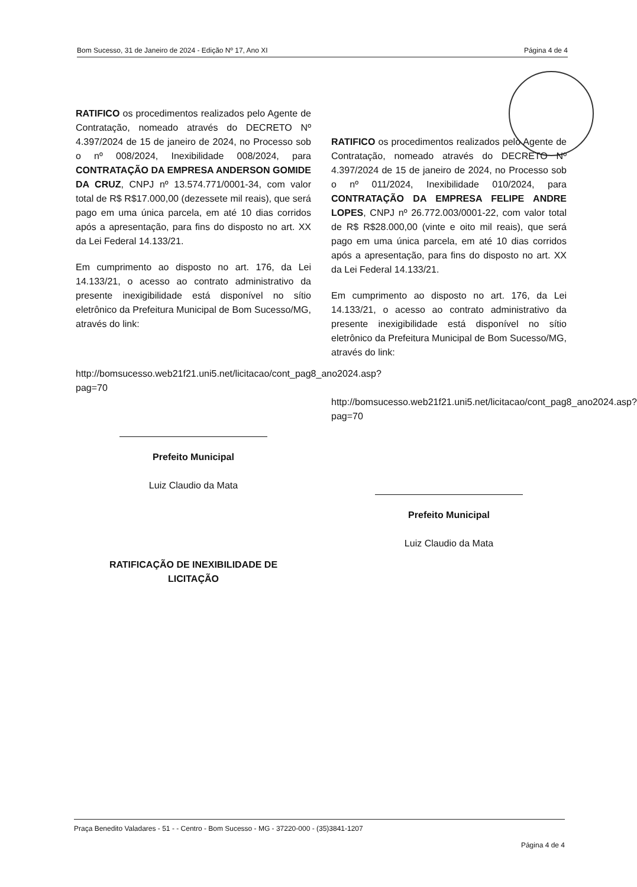Bom Sucesso, 31 de Janeiro de 2024 - Edição Nº 17, Ano XI Página 4 de 4
RATIFICO os procedimentos realizados pelo Agente de Contratação, nomeado através do DECRETO Nº 4.397/2024 de 15 de janeiro de 2024, no Processo sob o nº 008/2024, Inexibilidade 008/2024, para CONTRATAÇÃO DA EMPRESA ANDERSON GOMIDE DA CRUZ, CNPJ nº 13.574.771/0001-34, com valor total de R$ R$17.000,00 (dezessete mil reais), que será pago em uma única parcela, em até 10 dias corridos após a apresentação, para fins do disposto no art. XX da Lei Federal 14.133/21.
Em cumprimento ao disposto no art. 176, da Lei 14.133/21, o acesso ao contrato administrativo da presente inexigibilidade está disponível no sítio eletrônico da Prefeitura Municipal de Bom Sucesso/MG, através do link:
http://bomsucesso.web21f21.uni5.net/licitacao/cont_pag8_ano2024.asp?pag=70
Prefeito Municipal
Luiz Claudio da Mata
RATIFICAÇÃO DE INEXIBILIDADE DE
LICITAÇÃO
RATIFICO os procedimentos realizados pelo Agente de Contratação, nomeado através do DECRETO Nº 4.397/2024 de 15 de janeiro de 2024, no Processo sob o nº 011/2024, Inexibilidade 010/2024, para CONTRATAÇÃO DA EMPRESA FELIPE ANDRE LOPES, CNPJ nº 26.772.003/0001-22, com valor total de R$ R$28.000,00 (vinte e oito mil reais), que será pago em uma única parcela, em até 10 dias corridos após a apresentação, para fins do disposto no art. XX da Lei Federal 14.133/21.
Em cumprimento ao disposto no art. 176, da Lei 14.133/21, o acesso ao contrato administrativo da presente inexigibilidade está disponível no sítio eletrônico da Prefeitura Municipal de Bom Sucesso/MG, através do link:
http://bomsucesso.web21f21.uni5.net/licitacao/cont_pag8_ano2024.asp?pag=70
Prefeito Municipal
Luiz Claudio da Mata
Praça Benedito Valadares - 51 - - Centro - Bom Sucesso - MG - 37220-000 - (35)3841-1207
Página 4 de 4